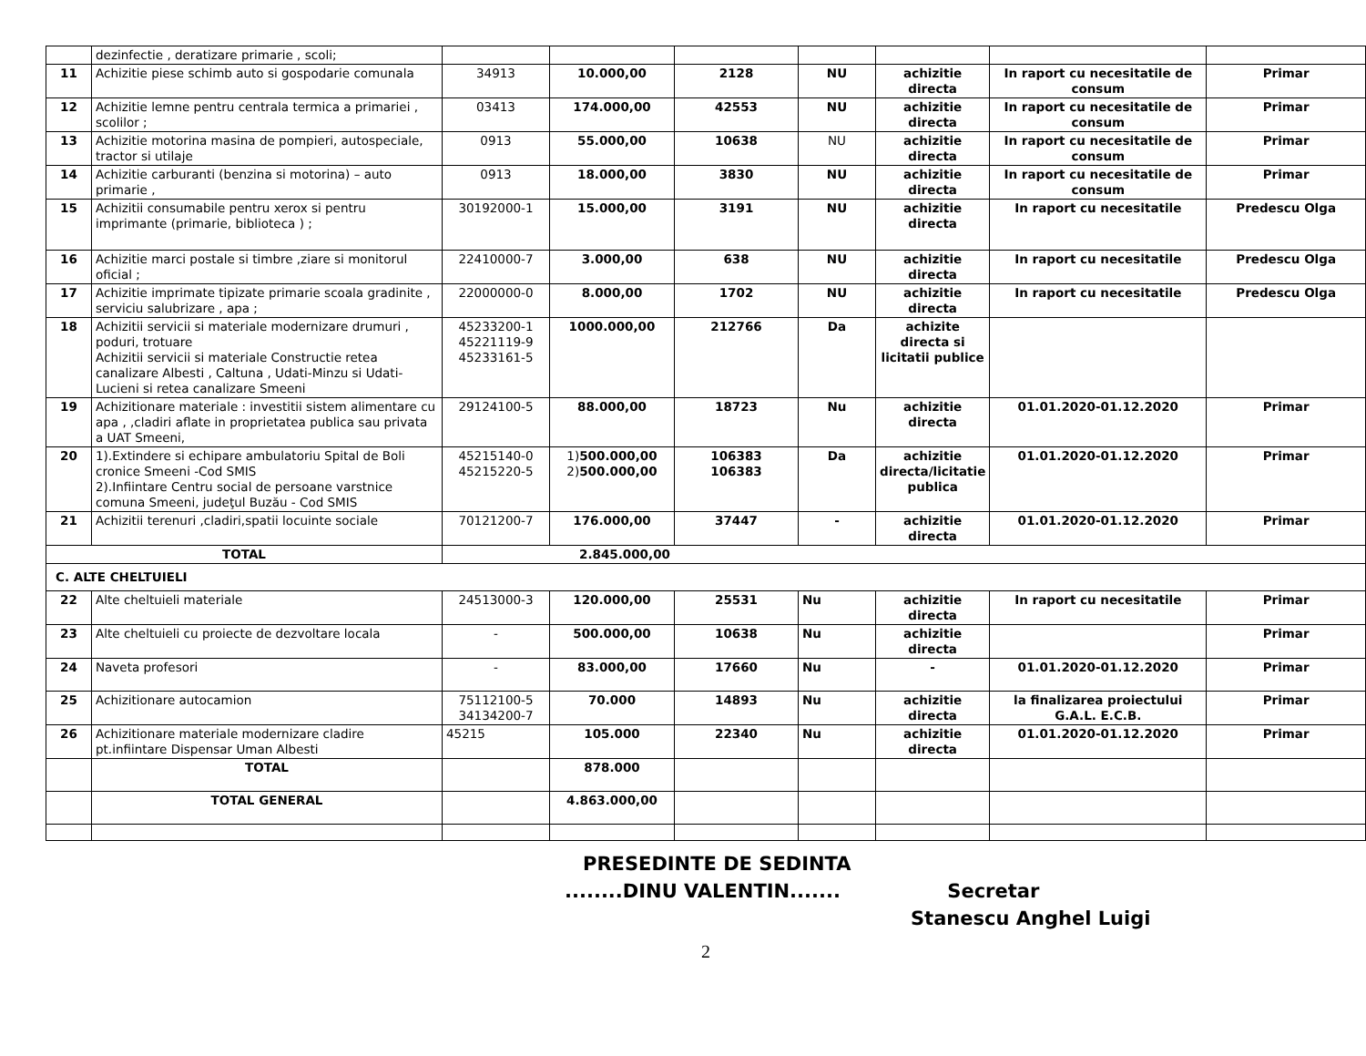| | dezinfectie , deratizare primarie , scoli; | | | | | | | |
| 11 | Achizitie piese schimb auto si gospodarie comunala | 34913 | 10.000,00 | 2128 | NU | achizitie directa | In raport cu necesitatile de consum | Primar |
| 12 | Achizitie lemne pentru centrala termica a primariei , scolilor ; | 03413 | 174.000,00 | 42553 | NU | achizitie directa | In raport cu necesitatile de consum | Primar |
| 13 | Achizitie motorina masina de pompieri, autospeciale, tractor si utilaje | 0913 | 55.000,00 | 10638 | NU | achizitie directa | In raport cu necesitatile de consum | Primar |
| 14 | Achizitie carburanti (benzina si motorina) – auto primarie , | 0913 | 18.000,00 | 3830 | NU | achizitie directa | In raport cu necesitatile de consum | Primar |
| 15 | Achizitii consumabile pentru xerox si pentru imprimante (primarie, biblioteca ) ; | 30192000-1 | 15.000,00 | 3191 | NU | achizitie directa | In raport cu necesitatile | Predescu Olga |
| 16 | Achizitie marci postale si timbre ,ziare si monitorul oficial ; | 22410000-7 | 3.000,00 | 638 | NU | achizitie directa | In raport cu necesitatile | Predescu Olga |
| 17 | Achizitie imprimate tipizate primarie scoala gradinite , serviciu salubrizare , apa ; | 22000000-0 | 8.000,00 | 1702 | NU | achizitie directa | In raport cu necesitatile | Predescu Olga |
| 18 | Achizitii servicii si materiale modernizare drumuri , poduri, trotuare Achizitii servicii si materiale Constructie retea canalizare Albesti , Caltuna , Udati-Minzu si Udati-Lucieni si retea canalizare Smeeni | 45233200-1 45221119-9 45233161-5 | 1000.000,00 | 212766 | Da | achizite directa si licitatii publice | | |
| 19 | Achizitionare materiale : investitii sistem alimentare cu apa , ,cladiri aflate in proprietatea publica sau privata a UAT Smeeni, | 29124100-5 | 88.000,00 | 18723 | Nu | achizitie directa | 01.01.2020-01.12.2020 | Primar |
| 20 | 1).Extindere si echipare ambulatoriu Spital de Boli cronice Smeeni -Cod SMIS 2).Infiintare Centru social de persoane varstnice comuna Smeeni, judeţul Buzău - Cod SMIS | 45215140-0 45215220-5 | 1) 500.000,00 2) 500.000,00 | 106383 106383 | Da | achizitie directa/licitatie publica | 01.01.2020-01.12.2020 | Primar |
| 21 | Achizitii terenuri ,cladiri,spatii locuinte sociale | 70121200-7 | 176.000,00 | 37447 | - | achizitie directa | 01.01.2020-01.12.2020 | Primar |
| TOTAL | | 2.845.000,00 | | | | | | |
| C. ALTE CHELTUIELI | | | | | | | | |
| 22 | Alte cheltuieli materiale | 24513000-3 | 120.000,00 | 25531 | Nu | achizitie directa | In raport cu necesitatile | Primar |
| 23 | Alte cheltuieli cu proiecte de dezvoltare locala | - | 500.000,00 | 10638 | Nu | achizitie directa | | Primar |
| 24 | Naveta profesori | - | 83.000,00 | 17660 | Nu | - | 01.01.2020-01.12.2020 | Primar |
| 25 | Achizitionare autocamion | 75112100-5 34134200-7 | 70.000 | 14893 | Nu | achizitie directa | la finalizarea proiectului G.A.L. E.C.B. | Primar |
| 26 | Achizitionare materiale modernizare cladire pt.infiintare Dispensar Uman Albesti | 45215 | 105.000 | 22340 | Nu | achizitie directa | 01.01.2020-01.12.2020 | Primar |
| | TOTAL | | 878.000 | | | | | |
| | TOTAL GENERAL | | 4.863.000,00 | | | | | |
PRESEDINTE DE SEDINTA
........DINU VALENTIN....... Secretar
Stanescu Anghel Luigi
2